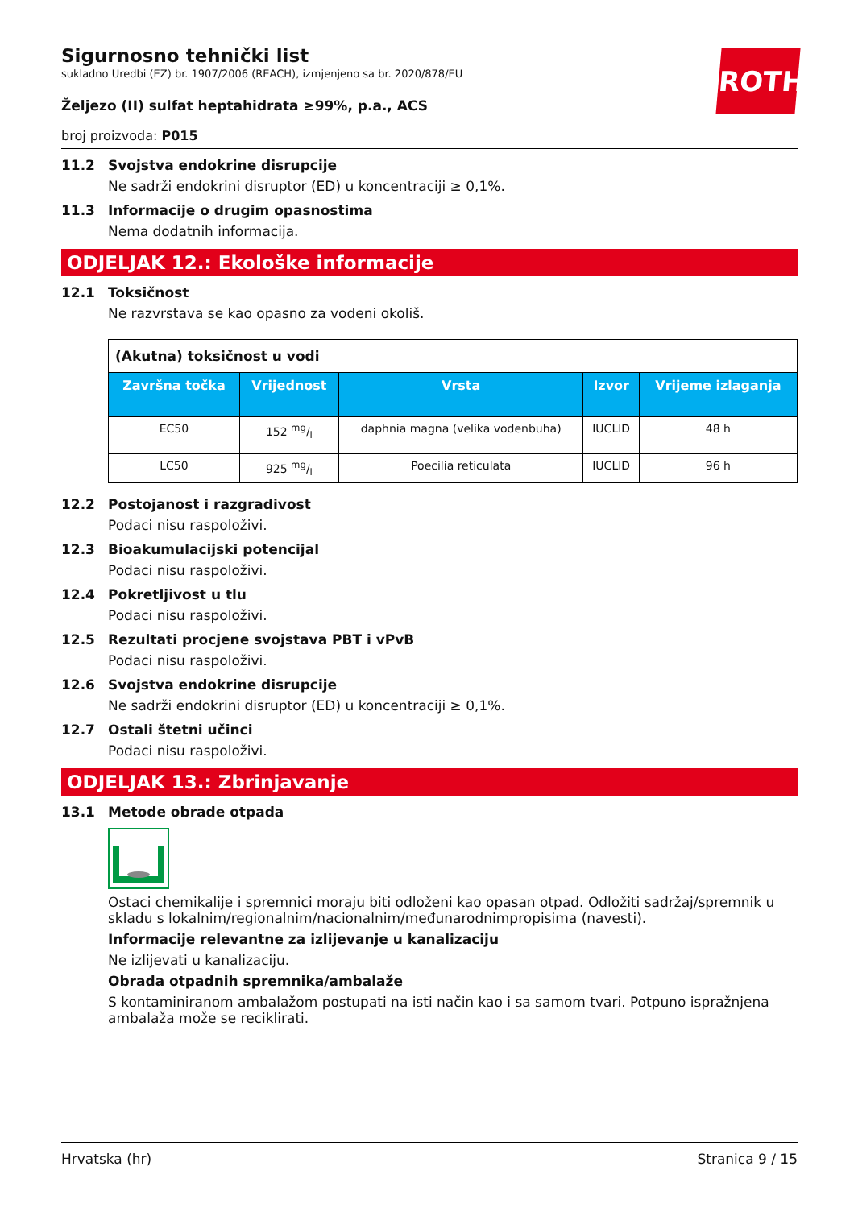ROTH
Sigurnosno tehnički list
sukladno Uredbi (EZ) br. 1907/2006 (REACH), izmjenjeno sa br. 2020/878/EU
Željezo (II) sulfat heptahidrata ≥99%, p.a., ACS
broj proizvoda: P015
11.2 Svojstva endokrine disrupcije
Ne sadrži endokrini disruptor (ED) u koncentraciji ≥ 0,1%.
11.3 Informacije o drugim opasnostima
Nema dodatnih informacija.
ODJELJAK 12.: Ekološke informacije
12.1 Toksičnost
Ne razvrstava se kao opasno za vodeni okoliš.
| (Akutna) toksičnost u vodi | | | | |
| Završna točka | Vrijednost | Vrsta | Izvor | Vrijeme izlaganja |
| EC50 | 152 mg/l | daphnia magna (velika vodenbuha) | IUCLID | 48 h |
| LC50 | 925 mg/l | Poecilia reticulata | IUCLID | 96 h |
12.2 Postojanost i razgradivost
Podaci nisu raspoloživi.
12.3 Bioakumulacijski potencijal
Podaci nisu raspoloživi.
12.4 Pokretljivost u tlu
Podaci nisu raspoloživi.
12.5 Rezultati procjene svojstava PBT i vPvB
Podaci nisu raspoloživi.
12.6 Svojstva endokrine disrupcije
Ne sadrži endokrini disruptor (ED) u koncentraciji ≥ 0,1%.
12.7 Ostali štetni učinci
Podaci nisu raspoloživi.
ODJELJAK 13.: Zbrinjavanje
13.1 Metode obrade otpada
Ostaci chemikalije i spremnici moraju biti odloženi kao opasan otpad. Odložiti sadržaj/spremnik u skladu s lokalnim/regionalnim/nacionalnim/međunarodnimpropisima (navesti).
Informacije relevantne za izlijevanje u kanalizaciju
Ne izlijevati u kanalizaciju.
Obrada otpadnih spremnika/ambalaže
S kontaminiranom ambalažom postupati na isti način kao i sa samom tvari. Potpuno ispražnjena ambalaža može se reciklirati.
Hrvatska (hr) Stranica 9 / 15